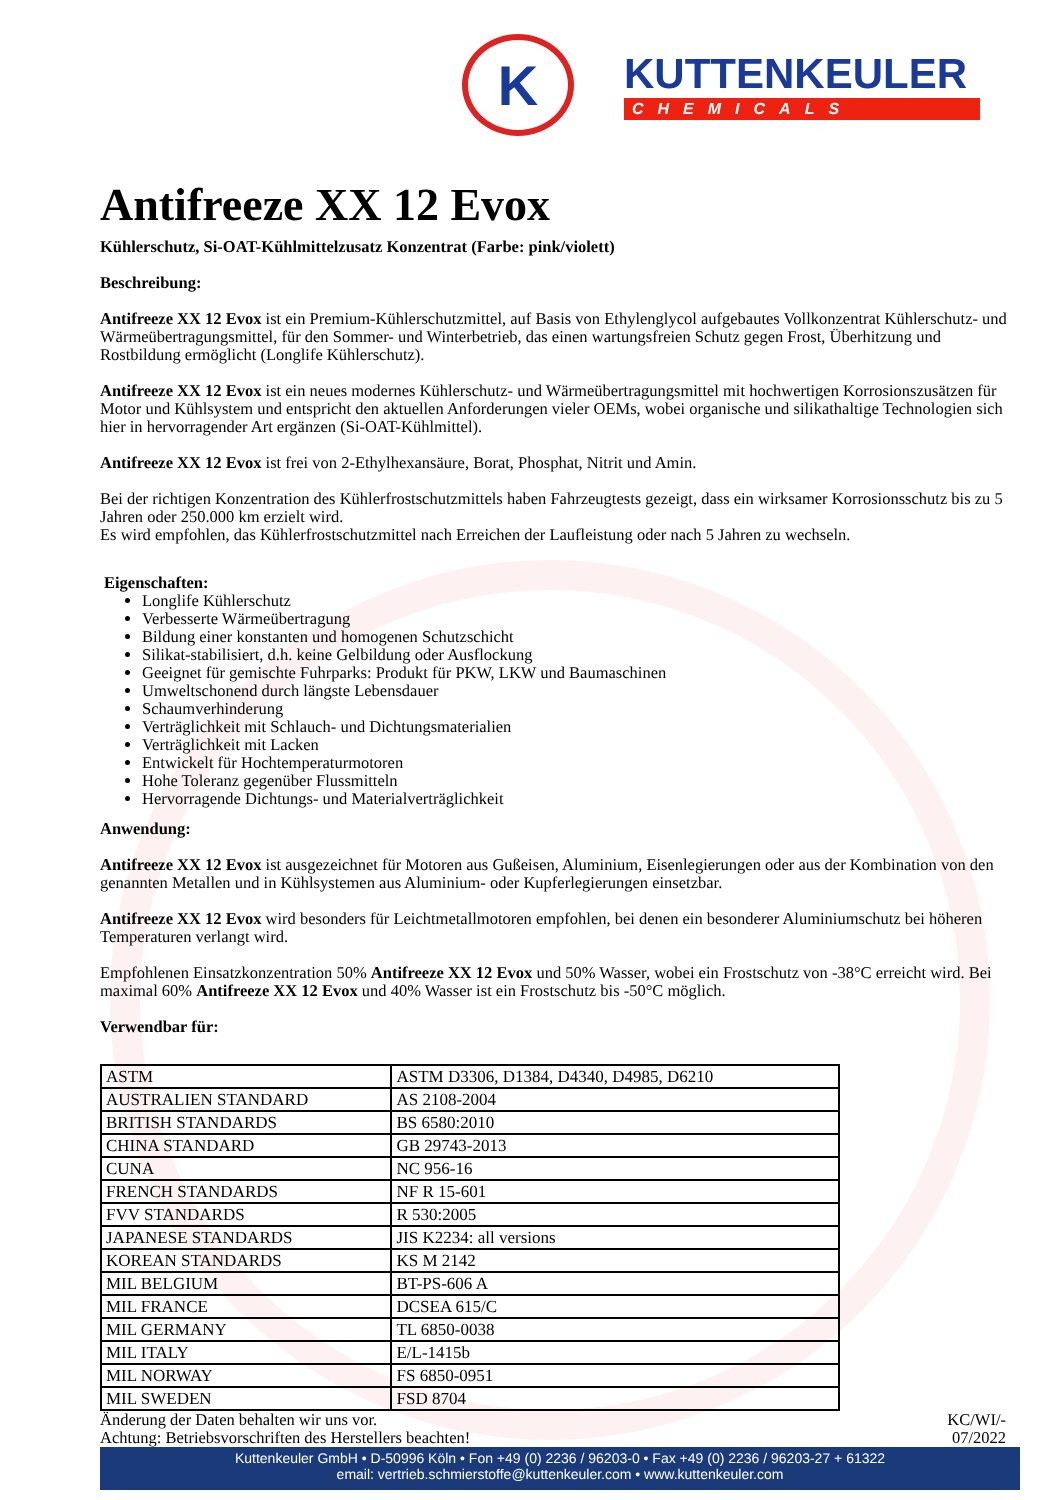K
KUTTENKEULER
CHEMICALS
Antifreeze XX 12 Evox
Kühlerschutz, Si-OAT-Kühlmittelzusatz Konzentrat (Farbe: pink/violett)
Beschreibung:
Antifreeze XX 12 Evox ist ein Premium-Kühlerschutzmittel, auf Basis von Ethylenglycol aufgebautes Vollkonzentrat Kühlerschutz- und Wärmeübertragungsmittel, für den Sommer- und Winterbetrieb, das einen wartungsfreien Schutz gegen Frost, Überhitzung und Rostbildung ermöglicht (Longlife Kühlerschutz).
Antifreeze XX 12 Evox ist ein neues modernes Kühlerschutz- und Wärmeübertragungsmittel mit hochwertigen Korrosionszusätzen für Motor und Kühlsystem und entspricht den aktuellen Anforderungen vieler OEMs, wobei organische und silikathaltige Technologien sich hier in hervorragender Art ergänzen (Si-OAT-Kühlmittel).
Antifreeze XX 12 Evox ist frei von 2-Ethylhexansäure, Borat, Phosphat, Nitrit und Amin.
Bei der richtigen Konzentration des Kühlerfrostschutzmittels haben Fahrzeugtests gezeigt, dass ein wirksamer Korrosionsschutz bis zu 5 Jahren oder 250.000 km erzielt wird.
Es wird empfohlen, das Kühlerfrostschutzmittel nach Erreichen der Laufleistung oder nach 5 Jahren zu wechseln.
Eigenschaften:
Longlife Kühlerschutz
Verbesserte Wärmeübertragung
Bildung einer konstanten und homogenen Schutzschicht
Silikat-stabilisiert, d.h. keine Gelbildung oder Ausflockung
Geeignet für gemischte Fuhrparks: Produkt für PKW, LKW und Baumaschinen
Umweltschonend durch längste Lebensdauer
Schaumverhinderung
Verträglichkeit mit Schlauch- und Dichtungsmaterialien
Verträglichkeit mit Lacken
Entwickelt für Hochtemperaturmotoren
Hohe Toleranz gegenüber Flussmitteln
Hervorragende Dichtungs- und Materialverträglichkeit
Anwendung:
Antifreeze XX 12 Evox ist ausgezeichnet für Motoren aus Gußeisen, Aluminium, Eisenlegierungen oder aus der Kombination von den genannten Metallen und in Kühlsystemen aus Aluminium- oder Kupferlegierungen einsetzbar.
Antifreeze XX 12 Evox wird besonders für Leichtmetallmotoren empfohlen, bei denen ein besonderer Aluminiumschutz bei höheren Temperaturen verlangt wird.
Empfohlenen Einsatzkonzentration 50% Antifreeze XX 12 Evox und 50% Wasser, wobei ein Frostschutz von -38°C erreicht wird. Bei maximal 60% Antifreeze XX 12 Evox und 40% Wasser ist ein Frostschutz bis -50°C möglich.
Verwendbar für:
| ASTM | ASTM D3306, D1384, D4340, D4985, D6210 |
| AUSTRALIEN STANDARD | AS 2108-2004 |
| BRITISH STANDARDS | BS 6580:2010 |
| CHINA STANDARD | GB 29743-2013 |
| CUNA | NC 956-16 |
| FRENCH STANDARDS | NF R 15-601 |
| FVV STANDARDS | R 530:2005 |
| JAPANESE STANDARDS | JIS K2234: all versions |
| KOREAN STANDARDS | KS M 2142 |
| MIL BELGIUM | BT-PS-606 A |
| MIL FRANCE | DCSEA 615/C |
| MIL GERMANY | TL 6850-0038 |
| MIL ITALY | E/L-1415b |
| MIL NORWAY | FS 6850-0951 |
| MIL SWEDEN | FSD 8704 |
Änderung der Daten behalten wir uns vor.
Achtung: Betriebsvorschriften des Herstellers beachten!
KC/WI/-
07/2022
Kuttenkeuler GmbH • D-50996 Köln • Fon +49 (0) 2236 / 96203-0 • Fax +49 (0) 2236 / 96203-27 + 61322
email: vertrieb.schmierstoffe@kuttenkeuler.com • www.kuttenkeuler.com